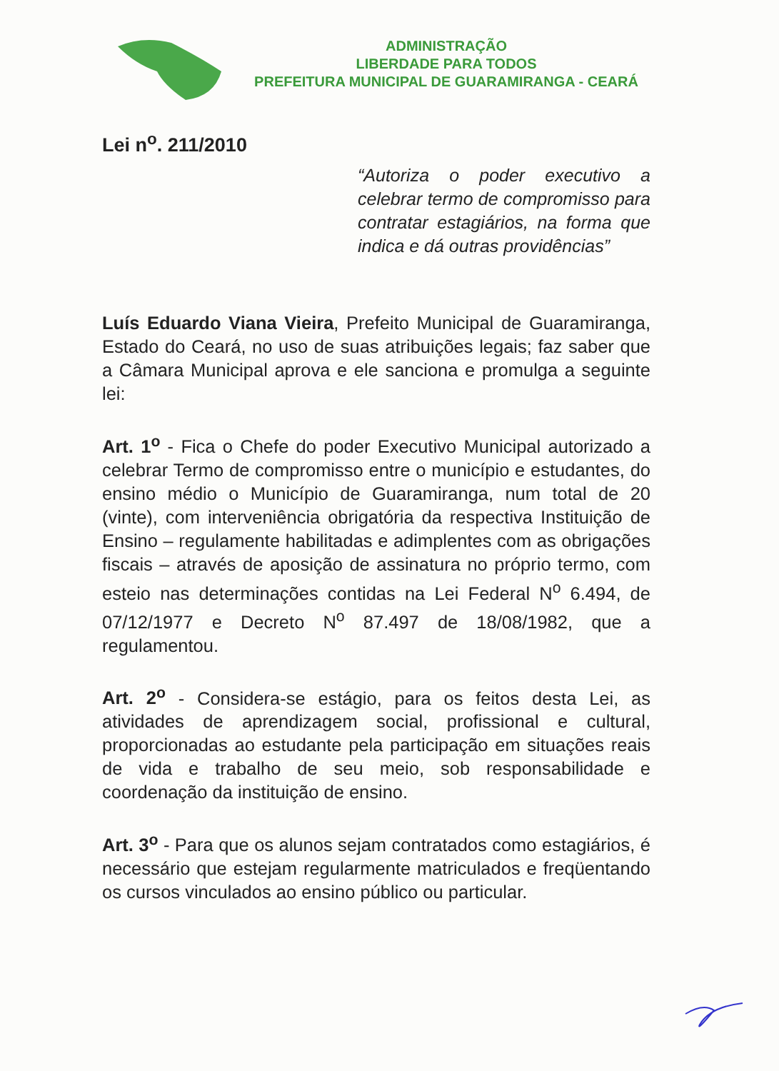ADMINISTRAÇÃO
LIBERDADE PARA TODOS
PREFEITURA MUNICIPAL DE GUARAMIRANGA - CEARÁ
Lei n<sup>o</sup>. 211/2010
“Autoriza o poder executivo a celebrar termo de compromisso para contratar estagiários, na forma que indica e dá outras providências”
Luís Eduardo Viana Vieira, Prefeito Municipal de Guaramiranga, Estado do Ceará, no uso de suas atribuições legais; faz saber que a Câmara Municipal aprova e ele sanciona e promulga a seguinte lei:
Art. 1<sup>o</sup> - Fica o Chefe do poder Executivo Municipal autorizado a celebrar Termo de compromisso entre o município e estudantes, do ensino médio o Município de Guaramiranga, num total de 20 (vinte), com interveniência obrigatória da respectiva Instituição de Ensino – regulamente habilitadas e adimplentes com as obrigações fiscais – através de aposição de assinatura no próprio termo, com esteio nas determinações contidas na Lei Federal N<sup>o</sup> 6.494, de 07/12/1977 e Decreto N<sup>o</sup> 87.497 de 18/08/1982, que a regulamentou.
Art. 2<sup>o</sup> - Considera-se estágio, para os feitos desta Lei, as atividades de aprendizagem social, profissional e cultural, proporcionadas ao estudante pela participação em situações reais de vida e trabalho de seu meio, sob responsabilidade e coordenação da instituição de ensino.
Art. 3<sup>o</sup> - Para que os alunos sejam contratados como estagiários, é necessário que estejam regularmente matriculados e freqüentando os cursos vinculados ao ensino público ou particular.